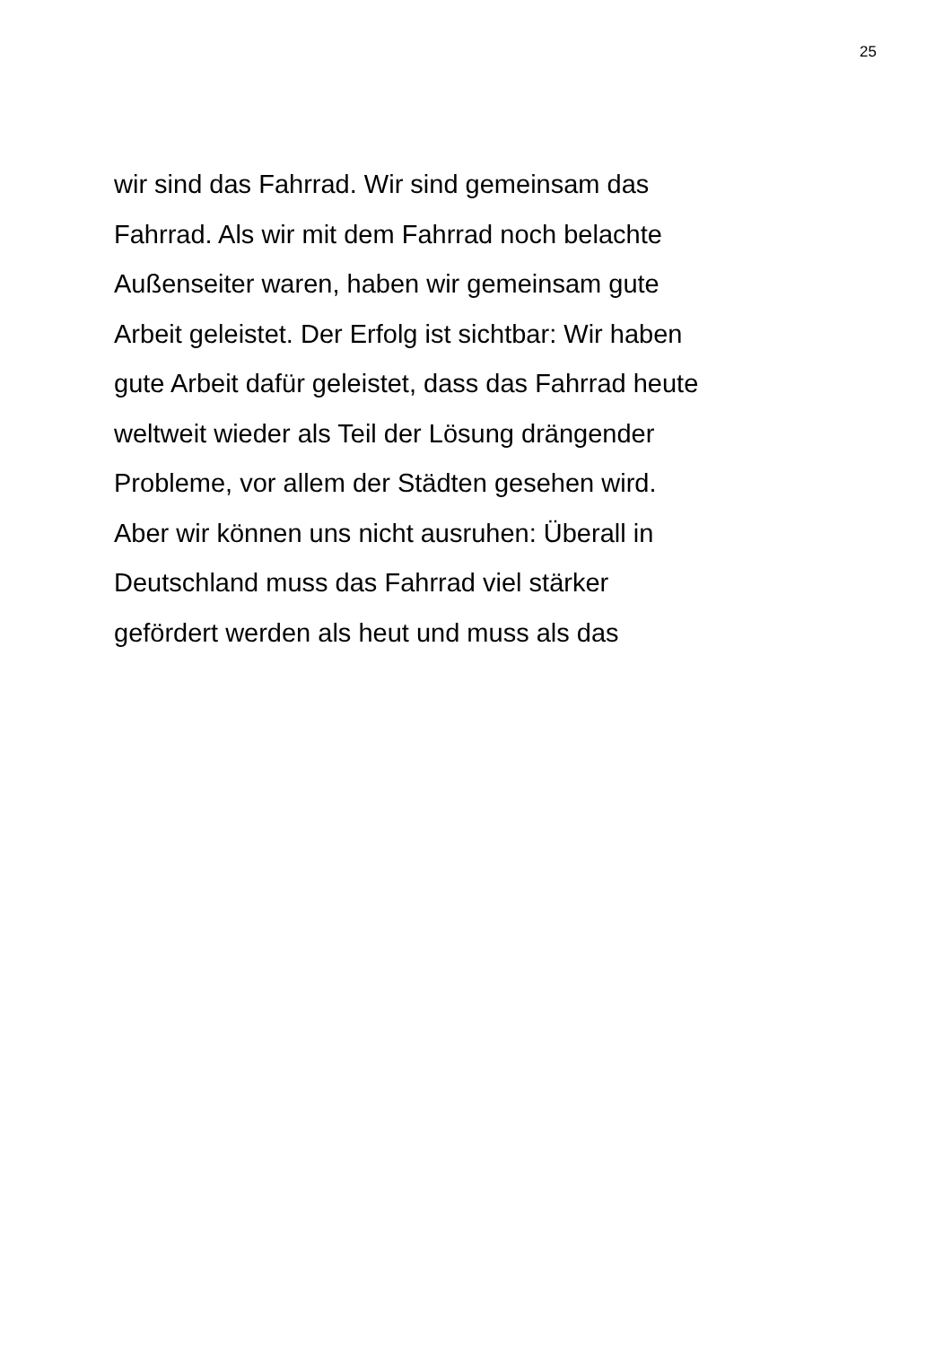25
wir sind das Fahrrad. Wir sind gemeinsam das
Fahrrad. Als wir mit dem Fahrrad noch belachte
Außenseiter waren, haben wir gemeinsam gute
Arbeit geleistet. Der Erfolg ist sichtbar: Wir haben
gute Arbeit dafür geleistet, dass das Fahrrad heute
weltweit wieder als Teil der Lösung drängender
Probleme, vor allem der Städten gesehen wird.
Aber wir können uns nicht ausruhen: Überall in
Deutschland muss das Fahrrad viel stärker
gefördert werden als heut und muss als das